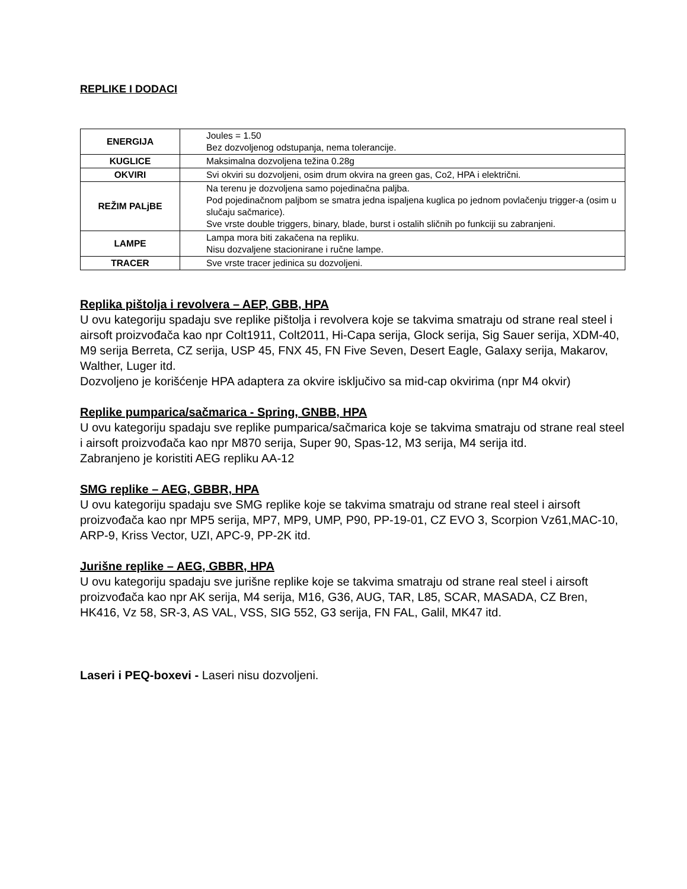REPLIKE I DODACI
| ENERGIJA | Joules = 1.50 Bez dozvoljenog odstupanja, nema tolerancije. |
| KUGLICE | Maksimalna dozvoljena težina 0.28g |
| OKVIRI | Svi okviri su dozvoljeni, osim drum okvira na green gas, Co2, HPA i električni. |
| REŽIM PALjBE | Na terenu je dozvoljena samo pojedinačna paljba. Pod pojedinačnom paljbom se smatra jedna ispaljena kuglica po jednom povlačenju trigger-a (osim u slučaju sačmarice). Sve vrste double triggers, binary, blade, burst i ostalih sličnih po funkciji su zabranjeni. |
| LAMPE | Lampa mora biti zakačena na repliku. Nisu dozvaljene stacionirane i ručne lampe. |
| TRACER | Sve vrste tracer jedinica su dozvoljeni. |
Replika pištolja i revolvera – AEP, GBB, HPA
U ovu kategoriju spadaju sve replike pištolja i revolvera koje se takvima smatraju od strane real steel i airsoft proizvođača kao npr Colt1911, Colt2011, Hi-Capa serija, Glock serija, Sig Sauer serija, XDM-40, M9 serija Berreta, CZ serija, USP 45, FNX 45, FN Five Seven, Desert Eagle, Galaxy serija, Makarov, Walther, Luger itd.
Dozvoljeno je korišćenje HPA adaptera za okvire isključivo sa mid-cap okvirima (npr M4 okvir)
Replike pumparica/sačmarica - Spring, GNBB, HPA
U ovu kategoriju spadaju sve replike pumparica/sačmarica koje se takvima smatraju od strane real steel i airsoft proizvođača kao npr M870 serija, Super 90, Spas-12, M3 serija, M4 serija itd.
Zabranjeno je koristiti AEG repliku AA-12
SMG replike – AEG, GBBR, HPA
U ovu kategoriju spadaju sve SMG replike koje se takvima smatraju od strane real steel i airsoft proizvođača kao npr MP5 serija, MP7, MP9, UMP, P90, PP-19-01, CZ EVO 3, Scorpion Vz61,MAC-10, ARP-9, Kriss Vector, UZI, APC-9, PP-2K itd.
Jurišne replike – AEG, GBBR, HPA
U ovu kategoriju spadaju sve jurišne replike koje se takvima smatraju od strane real steel i airsoft proizvođača kao npr AK serija, M4 serija, M16, G36, AUG, TAR, L85, SCAR, MASADA, CZ Bren, HK416, Vz 58, SR-3, AS VAL, VSS, SIG 552, G3 serija, FN FAL, Galil, MK47 itd.
Laseri i PEQ-boxevi - Laseri nisu dozvoljeni.